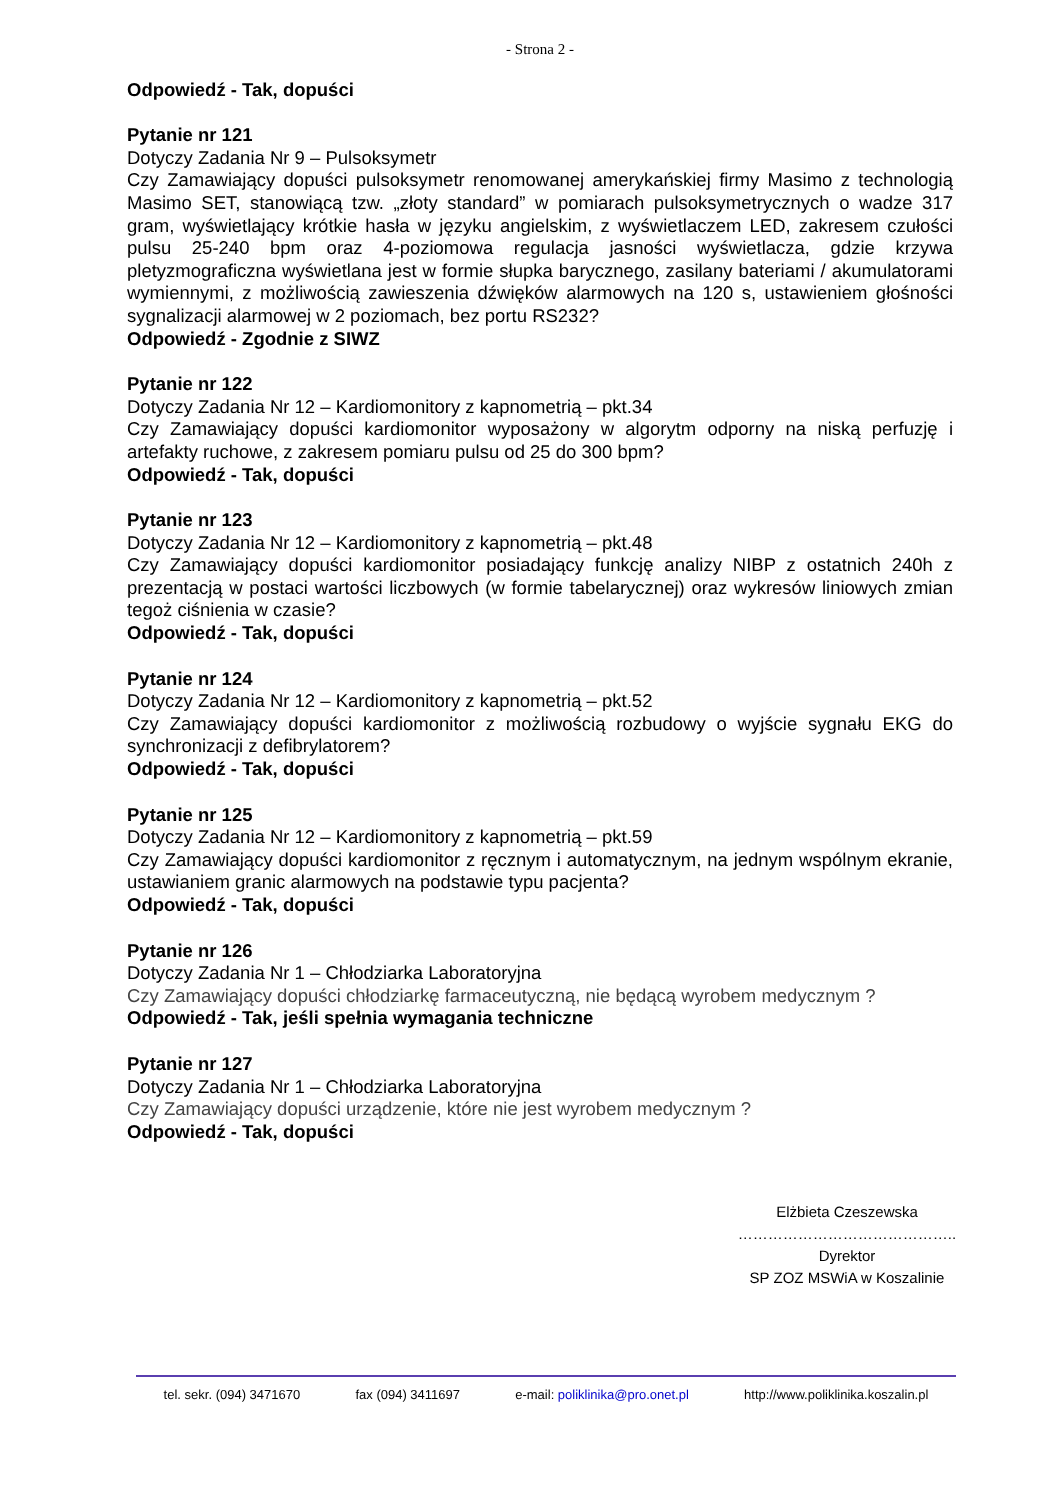- Strona 2 -
Odpowiedź - Tak, dopuści
Pytanie nr 121
Dotyczy Zadania Nr 9 – Pulsoksymetr
Czy Zamawiający dopuści pulsoksymetr renomowanej amerykańskiej firmy Masimo z technologią Masimo SET, stanowiącą tzw. „złoty standard” w pomiarach pulsoksymetrycznych o wadze 317 gram, wyświetlający krótkie hasła w języku angielskim, z wyświetlaczem LED, zakresem czułości pulsu 25-240 bpm oraz 4-poziomowa regulacja jasności wyświetlacza, gdzie krzywa pletyzmograficzna wyświetlana jest w formie słupka barycznego, zasilany bateriami / akumulatorami wymiennymi, z możliwością zawieszenia dźwięków alarmowych na 120 s, ustawieniem głośności sygnalizacji alarmowej w 2 poziomach, bez portu RS232?
Odpowiedź - Zgodnie z SIWZ
Pytanie nr 122
Dotyczy Zadania Nr 12 – Kardiomonitory z kapnometrią – pkt.34
Czy Zamawiający dopuści kardiomonitor wyposażony w algorytm odporny na niską perfuzję i artefakty ruchowe, z zakresem pomiaru pulsu od 25 do 300 bpm?
Odpowiedź - Tak, dopuści
Pytanie nr 123
Dotyczy Zadania Nr 12 – Kardiomonitory z kapnometrią – pkt.48
Czy Zamawiający dopuści kardiomonitor posiadający funkcję analizy NIBP z ostatnich 240h z prezentacją w postaci wartości liczbowych (w formie tabelarycznej) oraz wykresów liniowych zmian tegoż ciśnienia w czasie?
Odpowiedź - Tak, dopuści
Pytanie nr 124
Dotyczy Zadania Nr 12 – Kardiomonitory z kapnometrią – pkt.52
Czy Zamawiający dopuści kardiomonitor z możliwością rozbudowy o wyjście sygnału EKG do synchronizacji z defibrylatorem?
Odpowiedź - Tak, dopuści
Pytanie nr 125
Dotyczy Zadania Nr 12 – Kardiomonitory z kapnometrią – pkt.59
Czy Zamawiający dopuści kardiomonitor z ręcznym i automatycznym, na jednym wspólnym ekranie, ustawianiem granic alarmowych na podstawie typu pacjenta?
Odpowiedź - Tak, dopuści
Pytanie nr 126
Dotyczy Zadania Nr 1 – Chłodziarka Laboratoryjna
Czy Zamawiający dopuści chłodziarkę farmaceutyczną, nie będącą wyrobem medycznym ?
Odpowiedź - Tak, jeśli spełnia wymagania techniczne
Pytanie nr 127
Dotyczy Zadania Nr 1 – Chłodziarka Laboratoryjna
Czy Zamawiający dopuści urządzenie, które nie jest wyrobem medycznym ?
Odpowiedź - Tak, dopuści
Elżbieta Czeszewska
……………………………………..
Dyrektor
SP ZOZ MSWiA w Koszalinie
tel. sekr. (094) 3471670 fax (094) 3411697 e-mail: poliklinika@pro.onet.pl http://www.poliklinika.koszalin.pl